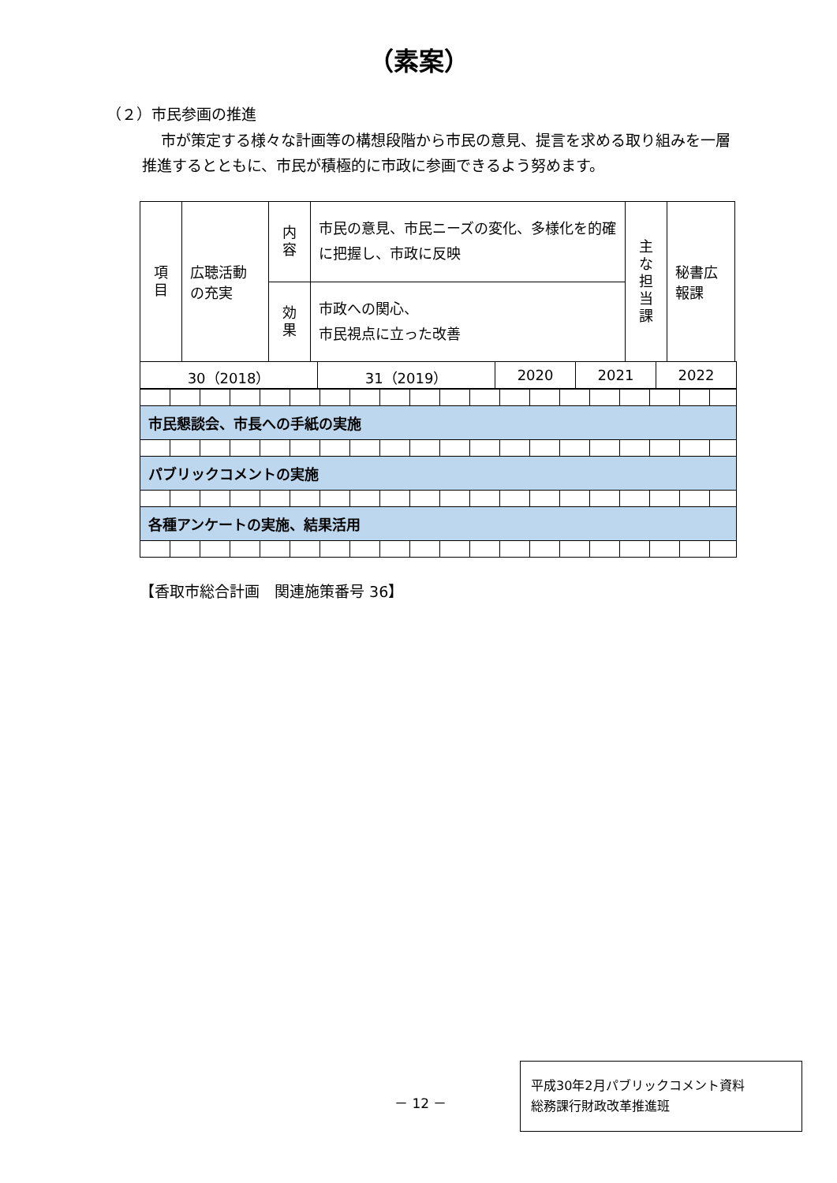（素案）
（２）市民参画の推進
市が策定する様々な計画等の構想段階から市民の意見、提言を求める取り組みを一層推進するとともに、市民が積極的に市政に参画できるよう努めます。
| 項 目 | 広聴活動の充実 | 内 容 | 市民の意見、市民ニーズの変化、多様化を的確に把握し、市政に反映 | 主 な 担 当 課 | 秘書広報課 |
| | | 効 果 | 市政への関心、 市民視点に立った改善 | | |
| 30（2018） | 31（2019） | 2020 | 2021 | 2022 |
市民懇談会、市長への手紙の実施
パブリックコメントの実施
各種アンケートの実施、結果活用
【香取市総合計画　関連施策番号 36】
－ 12 －
平成30年2月パブリックコメント資料
総務課行財政改革推進班